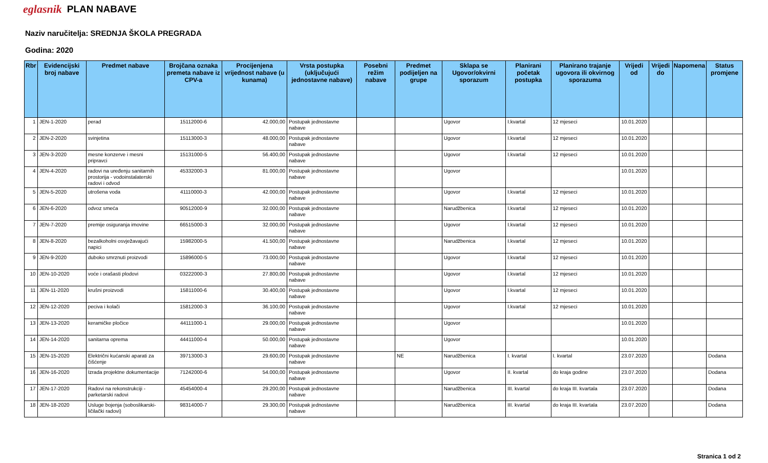eglasnik PLAN NABAVE
Naziv naručitelja: SREDNJA ŠKOLA PREGRADA
Godina: 2020
| Rbr | Evidencijski broj nabave | Predmet nabave | Brojčana oznaka premeta nabave iz CPV-a | Procijenjena vrijednost nabave (u kunama) | Vrsta postupka (uključujući jednostavne nabave) | Posebni režim nabave | Predmet podijeljen na grupe | Sklapa se Ugovor/okvirni sporazum | Planirani početak postupka | Planirano trajanje ugovora ili okvirnog sporazuma | Vrijedi od | Vrijedi do | Napomena | Status promjene |
| --- | --- | --- | --- | --- | --- | --- | --- | --- | --- | --- | --- | --- | --- | --- |
| 1 | JEN-1-2020 | perad | 15112000-6 | 42.000,00 | Postupak jednostavne nabave | | | Ugovor | I.kvartal | 12 mjeseci | 10.01.2020 | | | |
| 2 | JEN-2-2020 | svinjetina | 15113000-3 | 48.000,00 | Postupak jednostavne nabave | | | Ugovor | I.kvartal | 12 mjeseci | 10.01.2020 | | | |
| 3 | JEN-3-2020 | mesne konzerve i mesni pripravci | 15131000-5 | 56.400,00 | Postupak jednostavne nabave | | | Ugovor | I.kvartal | 12 mjeseci | 10.01.2020 | | | |
| 4 | JEN-4-2020 | radovi na uređenju sanitarnih prostorija - vodoinstalaterski radovi i odvod | 45332000-3 | 81.000,00 | Postupak jednostavne nabave | | | Ugovor | | | 10.01.2020 | | | |
| 5 | JEN-5-2020 | utrošena voda | 41110000-3 | 42.000,00 | Postupak jednostavne nabave | | | Ugovor | I.kvartal | 12 mjeseci | 10.01.2020 | | | |
| 6 | JEN-6-2020 | odvoz smeća | 90512000-9 | 32.000,00 | Postupak jednostavne nabave | | | Narudžbenica | I.kvartal | 12 mjeseci | 10.01.2020 | | | |
| 7 | JEN-7-2020 | premije osiguranja imovine | 66515000-3 | 32.000,00 | Postupak jednostavne nabave | | | Ugovor | I.kvartal | 12 mjeseci | 10.01.2020 | | | |
| 8 | JEN-8-2020 | bezalkoholni osvježavajući napici | 15982000-5 | 41.500,00 | Postupak jednostavne nabave | | | Narudžbenica | I.kvartal | 12 mjeseci | 10.01.2020 | | | |
| 9 | JEN-9-2020 | duboko smrznuti proizvodi | 15896000-5 | 73.000,00 | Postupak jednostavne nabave | | | Ugovor | I.kvartal | 12 mjeseci | 10.01.2020 | | | |
| 10 | JEN-10-2020 | voće i orašasti plodovi | 03222000-3 | 27.800,00 | Postupak jednostavne nabave | | | Ugovor | I.kvartal | 12 mjeseci | 10.01.2020 | | | |
| 11 | JEN-11-2020 | krušni proizvodi | 15811000-6 | 30.400,00 | Postupak jednostavne nabave | | | Ugovor | I.kvartal | 12 mjeseci | 10.01.2020 | | | |
| 12 | JEN-12-2020 | peciva i kolači | 15812000-3 | 36.100,00 | Postupak jednostavne nabave | | | Ugovor | I.kvartal | 12 mjeseci | 10.01.2020 | | | |
| 13 | JEN-13-2020 | keramičke pločice | 44111000-1 | 29.000,00 | Postupak jednostavne nabave | | | Ugovor | | | 10.01.2020 | | | |
| 14 | JEN-14-2020 | sanitarna oprema | 44411000-4 | 50.000,00 | Postupak jednostavne nabave | | | Ugovor | | | 10.01.2020 | | | |
| 15 | JEN-15-2020 | Električni kućanski aparati za čišćenje | 39713000-3 | 29.600,00 | Postupak jednostavne nabave | | NE | Narudžbenica | I. kvartal | I. kvartal | 23.07.2020 | | | Dodana |
| 16 | JEN-16-2020 | Izrada projektne dokumentacije | 71242000-6 | 54.000,00 | Postupak jednostavne nabave | | | Ugovor | II. kvartal | do kraja godine | 23.07.2020 | | | Dodana |
| 17 | JEN-17-2020 | Radovi na rekonstrukciji - parketarski radovi | 45454000-4 | 29.200,00 | Postupak jednostavne nabave | | | Narudžbenica | III. kvartal | do kraja III. kvartala | 23.07.2020 | | | Dodana |
| 18 | JEN-18-2020 | Usluge bojenja (soboslikarski-ličilački radovi) | 98314000-7 | 29.300,00 | Postupak jednostavne nabave | | | Narudžbenica | III. kvartal | do kraja III. kvartala | 23.07.2020 | | | Dodana |
Stranica 1 od 2